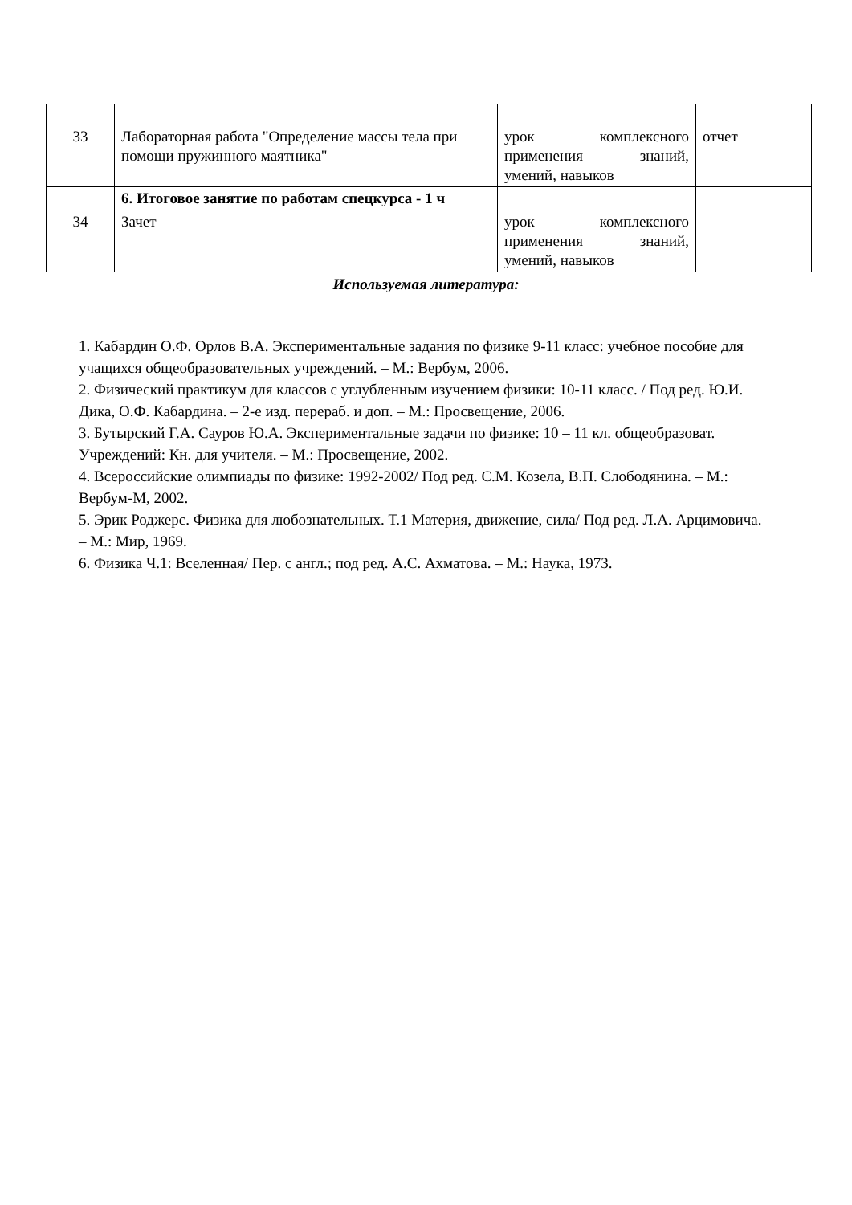| 33 | Лабораторная работа "Определение массы тела при помощи пружинного маятника" | урок комплексного применения знаний, умений, навыков | отчет |
| | 6. Итоговое занятие по работам спецкурса - 1 ч | | |
| 34 | Зачет | урок комплексного применения знаний, умений, навыков | |
Используемая литература:
1. Кабардин О.Ф. Орлов В.А. Экспериментальные задания по физике 9-11 класс: учебное пособие для учащихся общеобразовательных учреждений. – М.: Вербум, 2006.
2. Физический практикум для классов с углубленным изучением физики: 10-11 класс. / Под ред. Ю.И. Дика, О.Ф. Кабардина. – 2-е изд. перераб. и доп. – М.: Просвещение, 2006.
3. Бутырский Г.А. Сауров Ю.А. Экспериментальные задачи по физике: 10 – 11 кл. общеобразоват. Учреждений: Кн. для учителя. – М.: Просвещение, 2002.
4. Всероссийские олимпиады по физике: 1992-2002/ Под ред. С.М. Козела, В.П. Слободянина. – М.: Вербум-М, 2002.
5. Эрик Роджерс. Физика для любознательных. Т.1 Материя, движение, сила/ Под ред. Л.А. Арцимовича. – М.: Мир, 1969.
6. Физика Ч.1: Вселенная/ Пер. с англ.; под ред. А.С. Ахматова. – М.: Наука, 1973.